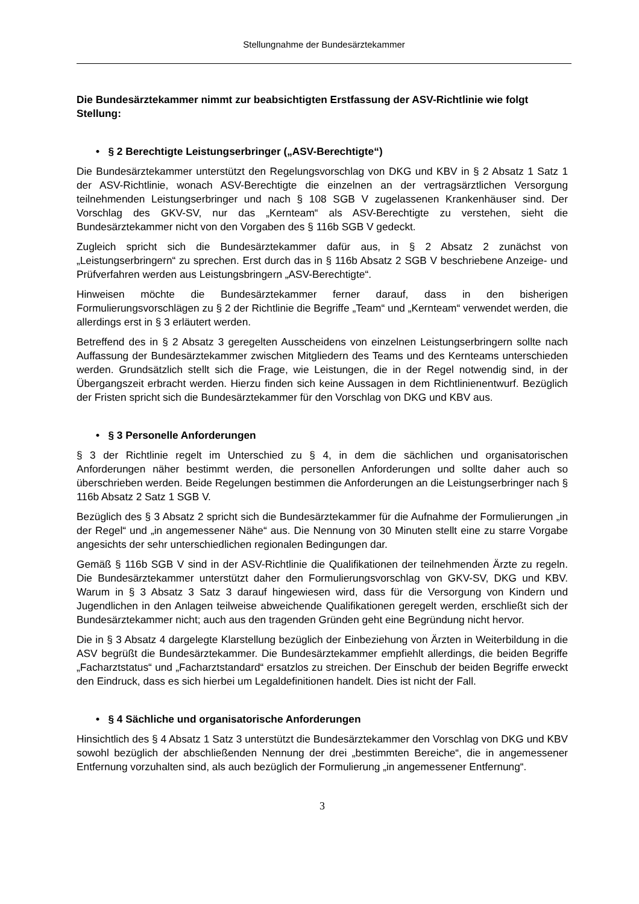Stellungnahme der Bundesärztekammer
Die Bundesärztekammer nimmt zur beabsichtigten Erstfassung der ASV-Richtlinie wie folgt Stellung:
• § 2 Berechtigte Leistungserbringer („ASV-Berechtigte“)
Die Bundesärztekammer unterstützt den Regelungsvorschlag von DKG und KBV in § 2 Absatz 1 Satz 1 der ASV-Richtlinie, wonach ASV-Berechtigte die einzelnen an der vertragsärztlichen Versorgung teilnehmenden Leistungserbringer und nach § 108 SGB V zugelassenen Krankenhäuser sind. Der Vorschlag des GKV-SV, nur das „Kernteam“ als ASV-Berechtigte zu verstehen, sieht die Bundesärztekammer nicht von den Vorgaben des § 116b SGB V gedeckt.
Zugleich spricht sich die Bundesärztekammer dafür aus, in § 2 Absatz 2 zunächst von „Leistungserbringern“ zu sprechen. Erst durch das in § 116b Absatz 2 SGB V beschriebene Anzeige- und Prüfverfahren werden aus Leistungsbringern „ASV-Berechtigte“.
Hinweisen möchte die Bundesärztekammer ferner darauf, dass in den bisherigen Formulierungsvorschlägen zu § 2 der Richtlinie die Begriffe „Team“ und „Kernteam“ verwendet werden, die allerdings erst in § 3 erläutert werden.
Betreffend des in § 2 Absatz 3 geregelten Ausscheidens von einzelnen Leistungserbringern sollte nach Auffassung der Bundesärztekammer zwischen Mitgliedern des Teams und des Kernteams unterschieden werden. Grundsätzlich stellt sich die Frage, wie Leistungen, die in der Regel notwendig sind, in der Übergangszeit erbracht werden. Hierzu finden sich keine Aussagen in dem Richtlinienentwurf. Bezüglich der Fristen spricht sich die Bundesärztekammer für den Vorschlag von DKG und KBV aus.
• § 3 Personelle Anforderungen
§ 3 der Richtlinie regelt im Unterschied zu § 4, in dem die sächlichen und organisatorischen Anforderungen näher bestimmt werden, die personellen Anforderungen und sollte daher auch so überschrieben werden. Beide Regelungen bestimmen die Anforderungen an die Leistungserbringer nach § 116b Absatz 2 Satz 1 SGB V.
Bezüglich des § 3 Absatz 2 spricht sich die Bundesärztekammer für die Aufnahme der Formulierungen „in der Regel“ und „in angemessener Nähe“ aus. Die Nennung von 30 Minuten stellt eine zu starre Vorgabe angesichts der sehr unterschiedlichen regionalen Bedingungen dar.
Gemäß § 116b SGB V sind in der ASV-Richtlinie die Qualifikationen der teilnehmenden Ärzte zu regeln. Die Bundesärztekammer unterstützt daher den Formulierungsvorschlag von GKV-SV, DKG und KBV. Warum in § 3 Absatz 3 Satz 3 darauf hingewiesen wird, dass für die Versorgung von Kindern und Jugendlichen in den Anlagen teilweise abweichende Qualifikationen geregelt werden, erschließt sich der Bundesärztekammer nicht; auch aus den tragenden Gründen geht eine Begründung nicht hervor.
Die in § 3 Absatz 4 dargelegte Klarstellung bezüglich der Einbeziehung von Ärzten in Weiterbildung in die ASV begrüßt die Bundesärztekammer. Die Bundesärztekammer empfiehlt allerdings, die beiden Begriffe „Facharztstatus“ und „Facharztstandard“ ersatzlos zu streichen. Der Einschub der beiden Begriffe erweckt den Eindruck, dass es sich hierbei um Legaldefinitionen handelt. Dies ist nicht der Fall.
• § 4 Sächliche und organisatorische Anforderungen
Hinsichtlich des § 4 Absatz 1 Satz 3 unterstützt die Bundesärztekammer den Vorschlag von DKG und KBV sowohl bezüglich der abschließenden Nennung der drei „bestimmten Bereiche“, die in angemessener Entfernung vorzuhalten sind, als auch bezüglich der Formulierung „in angemessener Entfernung“.
3